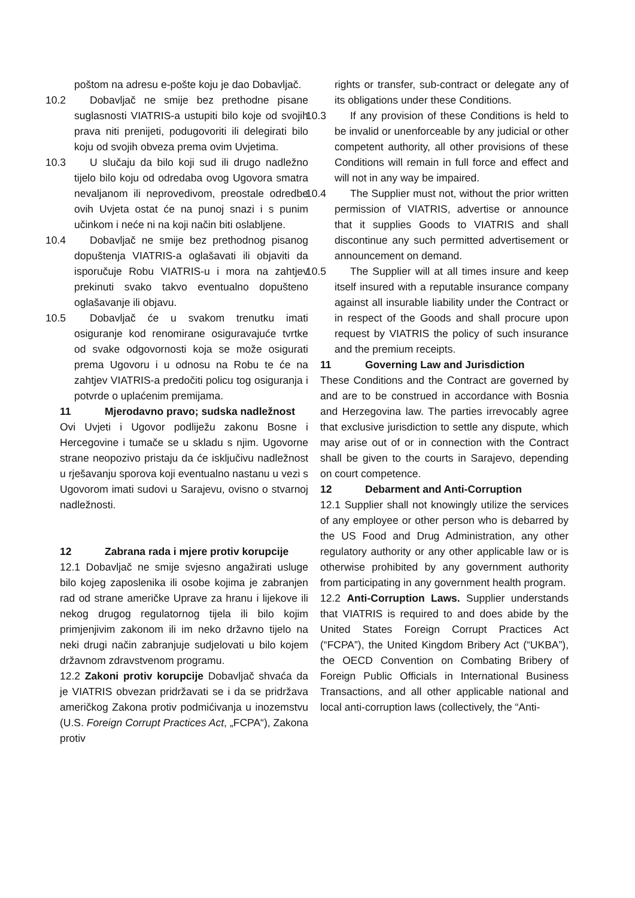poštom na adresu e-pošte koju je dao Dobavljač.
10.2 Dobavljač ne smije bez prethodne pisane suglasnosti VIATRIS-a ustupiti bilo koje od svojih prava niti prenijeti, podugovoriti ili delegirati bilo koju od svojih obveza prema ovim Uvjetima.
10.3 U slučaju da bilo koji sud ili drugo nadležno tijelo bilo koju od odredaba ovog Ugovora smatra nevaljanom ili neprovedivom, preostale odredbe ovih Uvjeta ostat će na punoj snazi i s punim učinkom i neće ni na koji način biti oslabljene.
10.4 Dobavljač ne smije bez prethodnog pisanog dopuštenja VIATRIS-a oglašavati ili objaviti da isporučuje Robu VIATRIS-u i mora na zahtjev prekinuti svako takvo eventualno dopušteno oglašavanje ili objavu.
10.5 Dobavljač će u svakom trenutku imati osiguranje kod renomirane osiguravajuće tvrtke od svake odgovornosti koja se može osigurati prema Ugovoru i u odnosu na Robu te će na zahtjev VIATRIS-a predočiti policu tog osiguranja i potvrde o uplaćenim premijama.
11 Mjerodavno pravo; sudska nadležnost
Ovi Uvjeti i Ugovor podliježu zakonu Bosne i Hercegovine i tumače se u skladu s njim. Ugovorne strane neopozivo pristaju da će isključivu nadležnost u rješavanju sporova koji eventualno nastanu u vezi s Ugovorom imati sudovi u Sarajevu, ovisno o stvarnoj nadležnosti.
12 Zabrana rada i mjere protiv korupcije
12.1 Dobavljač ne smije svjesno angažirati usluge bilo kojeg zaposlenika ili osobe kojima je zabranjen rad od strane američke Uprave za hranu i lijekove ili nekog drugog regulatornog tijela ili bilo kojim primjenjivim zakonom ili im neko državno tijelo na neki drugi način zabranjuje sudjelovati u bilo kojem državnom zdravstvenom programu.
12.2 Zakoni protiv korupcije Dobavljač shvaća da je VIATRIS obvezan pridržavati se i da se pridržava američkog Zakona protiv podmićivanja u inozemstvu (U.S. Foreign Corrupt Practices Act, „FCPA“), Zakona protiv
rights or transfer, sub-contract or delegate any of its obligations under these Conditions.
10.3 If any provision of these Conditions is held to be invalid or unenforceable by any judicial or other competent authority, all other provisions of these Conditions will remain in full force and effect and will not in any way be impaired.
10.4 The Supplier must not, without the prior written permission of VIATRIS, advertise or announce that it supplies Goods to VIATRIS and shall discontinue any such permitted advertisement or announcement on demand.
10.5 The Supplier will at all times insure and keep itself insured with a reputable insurance company against all insurable liability under the Contract or in respect of the Goods and shall procure upon request by VIATRIS the policy of such insurance and the premium receipts.
11 Governing Law and Jurisdiction
These Conditions and the Contract are governed by and are to be construed in accordance with Bosnia and Herzegovina law. The parties irrevocably agree that exclusive jurisdiction to settle any dispute, which may arise out of or in connection with the Contract shall be given to the courts in Sarajevo, depending on court competence.
12 Debarment and Anti-Corruption
12.1 Supplier shall not knowingly utilize the services of any employee or other person who is debarred by the US Food and Drug Administration, any other regulatory authority or any other applicable law or is otherwise prohibited by any government authority from participating in any government health program.
12.2 Anti-Corruption Laws. Supplier understands that VIATRIS is required to and does abide by the United States Foreign Corrupt Practices Act (“FCPA”), the United Kingdom Bribery Act (“UKBA”), the OECD Convention on Combating Bribery of Foreign Public Officials in International Business Transactions, and all other applicable national and local anti-corruption laws (collectively, the “Anti-